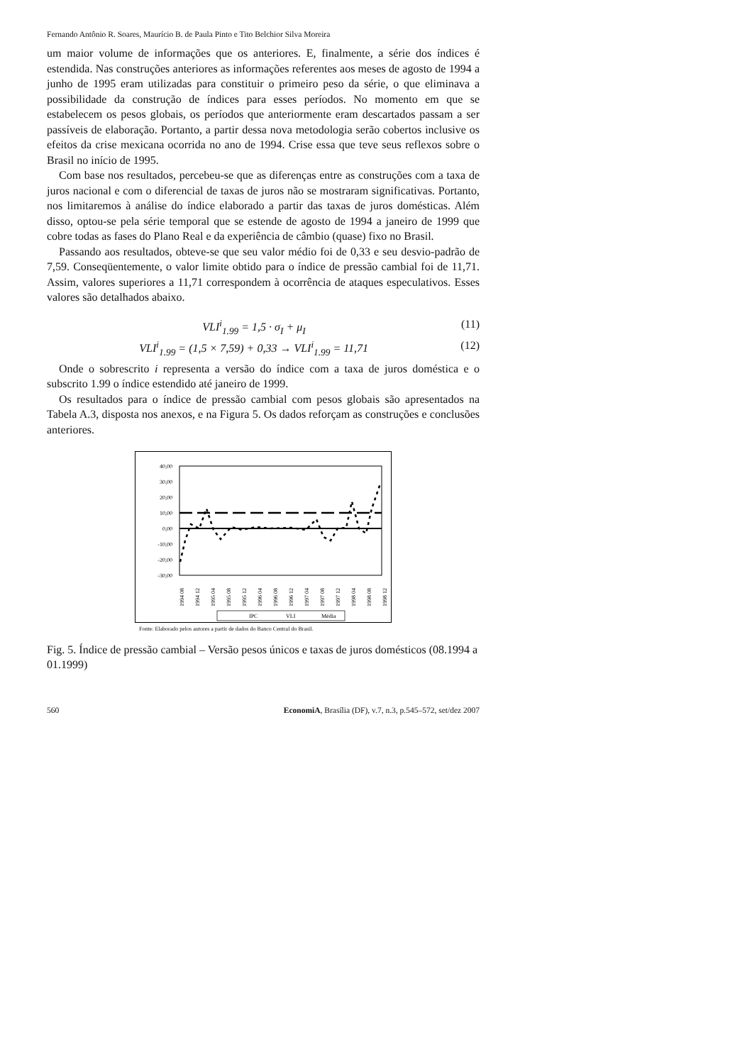Fernando Antônio R. Soares, Maurício B. de Paula Pinto e Tito Belchior Silva Moreira
um maior volume de informações que os anteriores. E, finalmente, a série dos índices é estendida. Nas construções anteriores as informações referentes aos meses de agosto de 1994 a junho de 1995 eram utilizadas para constituir o primeiro peso da série, o que eliminava a possibilidade da construção de índices para esses períodos. No momento em que se estabelecem os pesos globais, os períodos que anteriormente eram descartados passam a ser passíveis de elaboração. Portanto, a partir dessa nova metodologia serão cobertos inclusive os efeitos da crise mexicana ocorrida no ano de 1994. Crise essa que teve seus reflexos sobre o Brasil no início de 1995.
Com base nos resultados, percebeu-se que as diferenças entre as construções com a taxa de juros nacional e com o diferencial de taxas de juros não se mostraram significativas. Portanto, nos limitaremos à análise do índice elaborado a partir das taxas de juros domésticas. Além disso, optou-se pela série temporal que se estende de agosto de 1994 a janeiro de 1999 que cobre todas as fases do Plano Real e da experiência de câmbio (quase) fixo no Brasil.
Passando aos resultados, obteve-se que seu valor médio foi de 0,33 e seu desvio-padrão de 7,59. Conseqüentemente, o valor limite obtido para o índice de pressão cambial foi de 11,71. Assim, valores superiores a 11,71 correspondem à ocorrência de ataques especulativos. Esses valores são detalhados abaixo.
VLI<sup>i</sup><sub>1.99</sub> = 1,5 · σ<sub>I</sub> + μ<sub>I</sub> (11)
VLI<sup>i</sup><sub>1.99</sub> = (1,5 × 7,59) + 0,33 → VLI<sup>i</sup><sub>1.99</sub> = 11,71 (12)
Onde o sobrescrito i representa a versão do índice com a taxa de juros doméstica e o subscrito 1.99 o índice estendido até janeiro de 1999.
Os resultados para o índice de pressão cambial com pesos globais são apresentados na Tabela A.3, disposta nos anexos, e na Figura 5. Os dados reforçam as construções e conclusões anteriores.
40,00
30,00
20,00
10,00
0,00
-10,00
-20,00
-30,00
1994 08
1994 12
1995 04
1995 08
1995 12
1996 04
1996 08
1996 12
1997 04
1997 08
1997 12
1998 04
1998 08
1998 12
IPC
VLI
Média
Fonte: Elaborado pelos autores a partir de dados do Banco Central do Brasil.
Fig. 5. Índice de pressão cambial – Versão pesos únicos e taxas de juros domésticos (08.1994 a 01.1999)
560 EconomiA, Brasília (DF), v.7, n.3, p.545–572, set/dez 2007